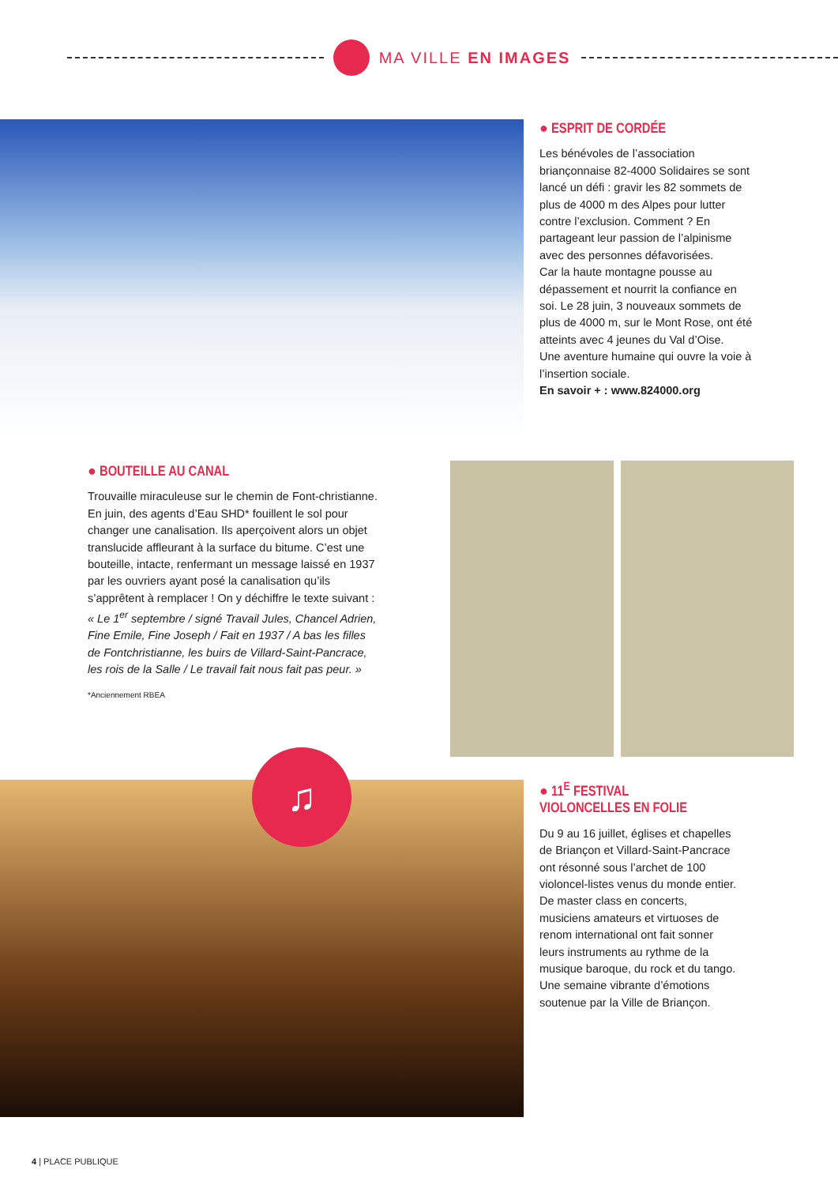MA VILLE EN IMAGES
● ESPRIT DE CORDÉE
Les bénévoles de l’association briançonnaise 82-4000 Solidaires se sont lancé un défi : gravir les 82 sommets de plus de 4000 m des Alpes pour lutter contre l’exclusion. Comment ? En partageant leur passion de l’alpinisme avec des personnes défavorisées.
Car la haute montagne pousse au dépassement et nourrit la confiance en soi. Le 28 juin, 3 nouveaux sommets de plus de 4000 m, sur le Mont Rose, ont été atteints avec 4 jeunes du Val d’Oise.
Une aventure humaine qui ouvre la voie à l’insertion sociale.
En savoir + : www.824000.org
● BOUTEILLE AU CANAL
Trouvaille miraculeuse sur le chemin de Font-christianne. En juin, des agents d’Eau SHD* fouillent le sol pour changer une canalisation. Ils aperçoivent alors un objet translucide affleurant à la surface du bitume. C’est une bouteille, intacte, renfermant un message laissé en 1937 par les ouvriers ayant posé la canalisation qu’ils s’apprêtent à remplacer ! On y déchiffre le texte suivant :
« Le 1<sup>er</sup> septembre / signé Travail Jules, Chancel Adrien, Fine Emile, Fine Joseph / Fait en 1937 / A bas les filles de Fontchristianne, les buirs de Villard-Saint-Pancrace, les rois de la Salle / Le travail fait nous fait pas peur. »
*Anciennement RBEA
♫
● 11<sup>E</sup> FESTIVAL
VIOLONCELLES EN FOLIE
Du 9 au 16 juillet, églises et chapelles de Briançon et Villard-Saint-Pancrace ont résonné sous l’archet de 100 violoncel-listes venus du monde entier.
De master class en concerts, musiciens amateurs et virtuoses de renom international ont fait sonner leurs instruments au rythme de la musique baroque, du rock et du tango. Une semaine vibrante d’émotions soutenue par la Ville de Briançon.
4 | PLACE PUBLIQUE